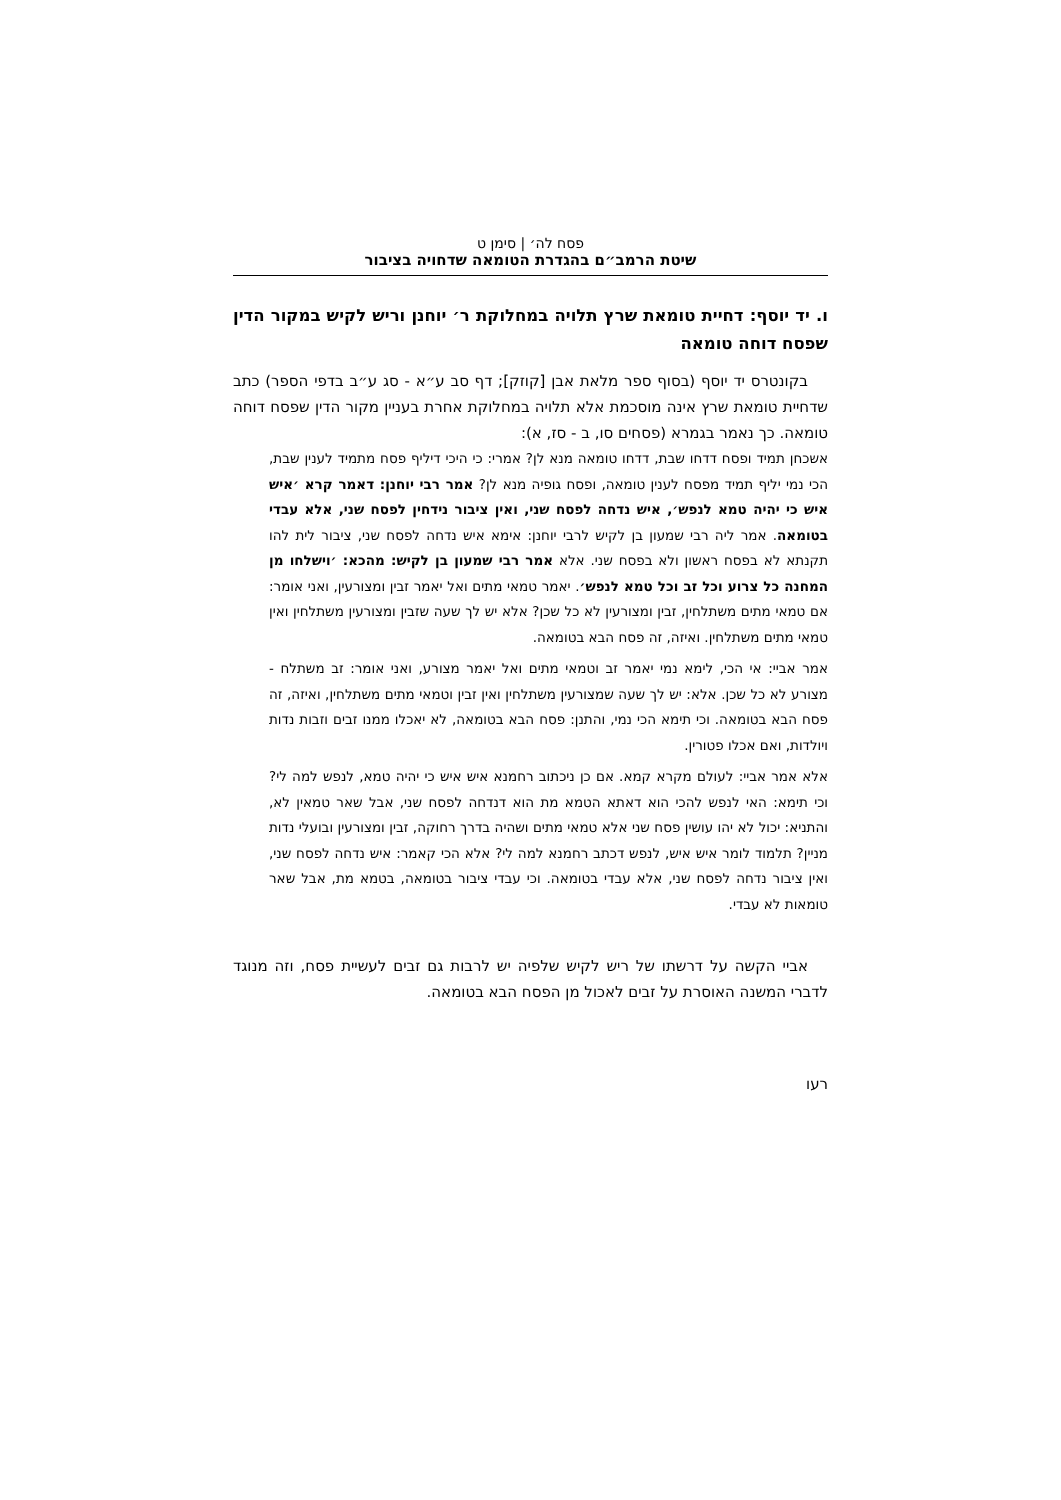פסח לה׳ | סימן ט
שיטת הרמב״ם בהגדרת הטומאה שדחויה בציבור
ו. יד יוסף: דחיית טומאת שרץ תלויה במחלוקת ר׳ יוחנן וריש לקיש במקור הדין שפסח דוחה טומאה
בקונטרס יד יוסף (בסוף ספר מלאת אבן [קוזק]; דף סב ע״א - סג ע״ב בדפי הספר) כתב שדחיית טומאת שרץ אינה מוסכמת אלא תלויה במחלוקת אחרת בעניין מקור הדין שפסח דוחה טומאה. כך נאמר בגמרא (פסחים סו, ב - סז, א):
אשכחן תמיד ופסח דדחו שבת, דדחו טומאה מנא לן? אמרי: כי היכי דיליף פסח מתמיד לענין שבת, הכי נמי יליף תמיד מפסח לענין טומאה, ופסח גופיה מנא לן? אמר רבי יוחנן: דאמר קרא ׳איש איש כי יהיה טמא לנפש׳, איש נדחה לפסח שני, ואין ציבור נידחין לפסח שני, אלא עבדי בטומאה. אמר ליה רבי שמעון בן לקיש לרבי יוחנן: אימא איש נדחה לפסח שני, ציבור לית להו תקנתא לא בפסח ראשון ולא בפסח שני. אלא אמר רבי שמעון בן לקיש: מהכא: ׳וישלחו מן המחנה כל צרוע וכל זב וכל טמא לנפש׳. יאמר טמאי מתים ואל יאמר זבין ומצורעין, ואני אומר: אם טמאי מתים משתלחין, זבין ומצורעין לא כל שכן? אלא יש לך שעה שזבין ומצורעין משתלחין ואין טמאי מתים משתלחין. ואיזה, זה פסח הבא בטומאה.
אמר אביי: אי הכי, לימא נמי יאמר זב וטמאי מתים ואל יאמר מצורע, ואני אומר: זב משתלח - מצורע לא כל שכן. אלא: יש לך שעה שמצורעין משתלחין ואין זבין וטמאי מתים משתלחין, ואיזה, זה פסח הבא בטומאה. וכי תימא הכי נמי, והתנן: פסח הבא בטומאה, לא יאכלו ממנו זבים וזבות נדות ויולדות, ואם אכלו פטורין.
אלא אמר אביי: לעולם מקרא קמא. אם כן ניכתוב רחמנא איש איש כי יהיה טמא, לנפש למה לי? וכי תימא: האי לנפש להכי הוא דאתא הטמא מת הוא דנדחה לפסח שני, אבל שאר טמאין לא, והתניא: יכול לא יהו עושין פסח שני אלא טמאי מתים ושהיה בדרך רחוקה, זבין ומצורעין ובועלי נדות מניין? תלמוד לומר איש איש, לנפש דכתב רחמנא למה לי? אלא הכי קאמר: איש נדחה לפסח שני, ואין ציבור נדחה לפסח שני, אלא עבדי בטומאה. וכי עבדי ציבור בטומאה, בטמא מת, אבל שאר טומאות לא עבדי.
אביי הקשה על דרשתו של ריש לקיש שלפיה יש לרבות גם זבים לעשיית פסח, וזה מנוגד לדברי המשנה האוסרת על זבים לאכול מן הפסח הבא בטומאה.
רעו